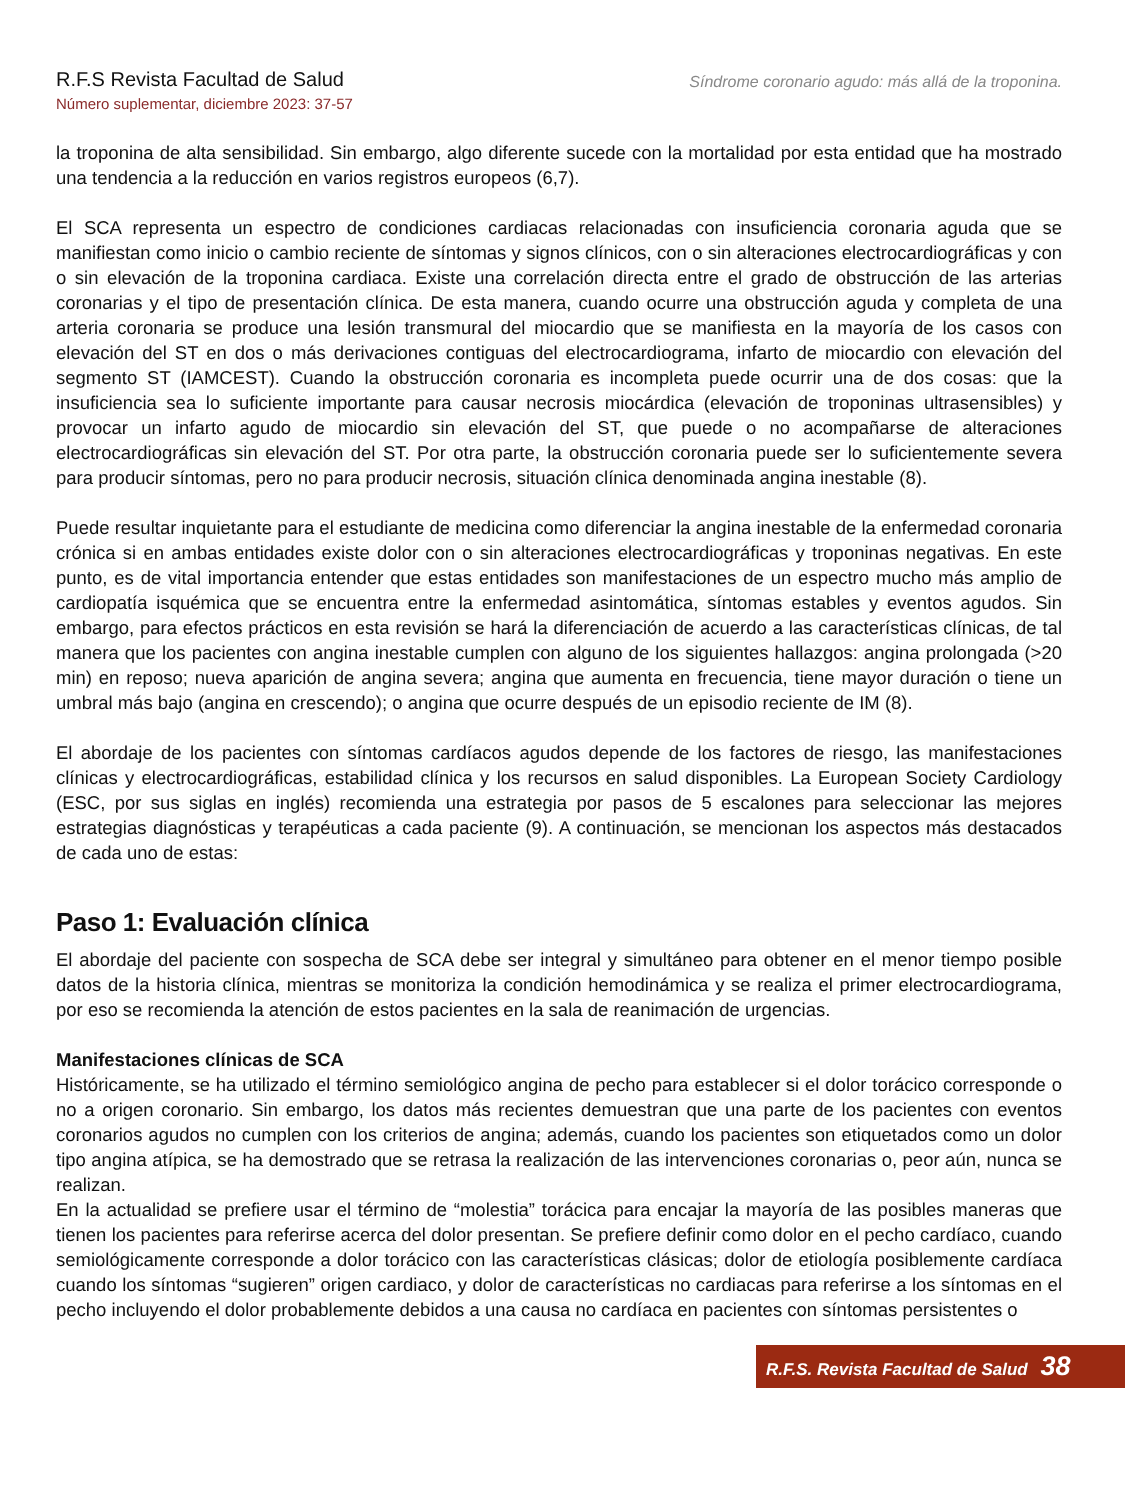R.F.S Revista Facultad de Salud
Número suplementar, diciembre 2023: 37-57
Síndrome coronario agudo: más allá de la troponina.
la troponina de alta sensibilidad. Sin embargo, algo diferente sucede con la mortalidad por esta entidad que ha mostrado una tendencia a la reducción en varios registros europeos (6,7).
El SCA representa un espectro de condiciones cardiacas relacionadas con insuficiencia coronaria aguda que se manifiestan como inicio o cambio reciente de síntomas y signos clínicos, con o sin alteraciones electrocardiográficas y con o sin elevación de la troponina cardiaca. Existe una correlación directa entre el grado de obstrucción de las arterias coronarias y el tipo de presentación clínica. De esta manera, cuando ocurre una obstrucción aguda y completa de una arteria coronaria se produce una lesión transmural del miocardio que se manifiesta en la mayoría de los casos con elevación del ST en dos o más derivaciones contiguas del electrocardiograma, infarto de miocardio con elevación del segmento ST (IAMCEST). Cuando la obstrucción coronaria es incompleta puede ocurrir una de dos cosas: que la insuficiencia sea lo suficiente importante para causar necrosis miocárdica (elevación de troponinas ultrasensibles) y provocar un infarto agudo de miocardio sin elevación del ST, que puede o no acompañarse de alteraciones electrocardiográficas sin elevación del ST. Por otra parte, la obstrucción coronaria puede ser lo suficientemente severa para producir síntomas, pero no para producir necrosis, situación clínica denominada angina inestable (8).
Puede resultar inquietante para el estudiante de medicina como diferenciar la angina inestable de la enfermedad coronaria crónica si en ambas entidades existe dolor con o sin alteraciones electrocardiográficas y troponinas negativas. En este punto, es de vital importancia entender que estas entidades son manifestaciones de un espectro mucho más amplio de cardiopatía isquémica que se encuentra entre la enfermedad asintomática, síntomas estables y eventos agudos. Sin embargo, para efectos prácticos en esta revisión se hará la diferenciación de acuerdo a las características clínicas, de tal manera que los pacientes con angina inestable cumplen con alguno de los siguientes hallazgos: angina prolongada (>20 min) en reposo; nueva aparición de angina severa; angina que aumenta en frecuencia, tiene mayor duración o tiene un umbral más bajo (angina en crescendo); o angina que ocurre después de un episodio reciente de IM (8).
El abordaje de los pacientes con síntomas cardíacos agudos depende de los factores de riesgo, las manifestaciones clínicas y electrocardiográficas, estabilidad clínica y los recursos en salud disponibles. La European Society Cardiology (ESC, por sus siglas en inglés) recomienda una estrategia por pasos de 5 escalones para seleccionar las mejores estrategias diagnósticas y terapéuticas a cada paciente (9). A continuación, se mencionan los aspectos más destacados de cada uno de estas:
Paso 1: Evaluación clínica
El abordaje del paciente con sospecha de SCA debe ser integral y simultáneo para obtener en el menor tiempo posible datos de la historia clínica, mientras se monitoriza la condición hemodinámica y se realiza el primer electrocardiograma, por eso se recomienda la atención de estos pacientes en la sala de reanimación de urgencias.
Manifestaciones clínicas de SCA
Históricamente, se ha utilizado el término semiológico angina de pecho para establecer si el dolor torácico corresponde o no a origen coronario. Sin embargo, los datos más recientes demuestran que una parte de los pacientes con eventos coronarios agudos no cumplen con los criterios de angina; además, cuando los pacientes son etiquetados como un dolor tipo angina atípica, se ha demostrado que se retrasa la realización de las intervenciones coronarias o, peor aún, nunca se realizan.
En la actualidad se prefiere usar el término de “molestia” torácica para encajar la mayoría de las posibles maneras que tienen los pacientes para referirse acerca del dolor presentan. Se prefiere definir como dolor en el pecho cardíaco, cuando semiológicamente corresponde a dolor torácico con las características clásicas; dolor de etiología posiblemente cardíaca cuando los síntomas “sugieren” origen cardiaco, y dolor de características no cardiacas para referirse a los síntomas en el pecho incluyendo el dolor probablemente debidos a una causa no cardíaca en pacientes con síntomas persistentes o
R.F.S. Revista Facultad de Salud 38